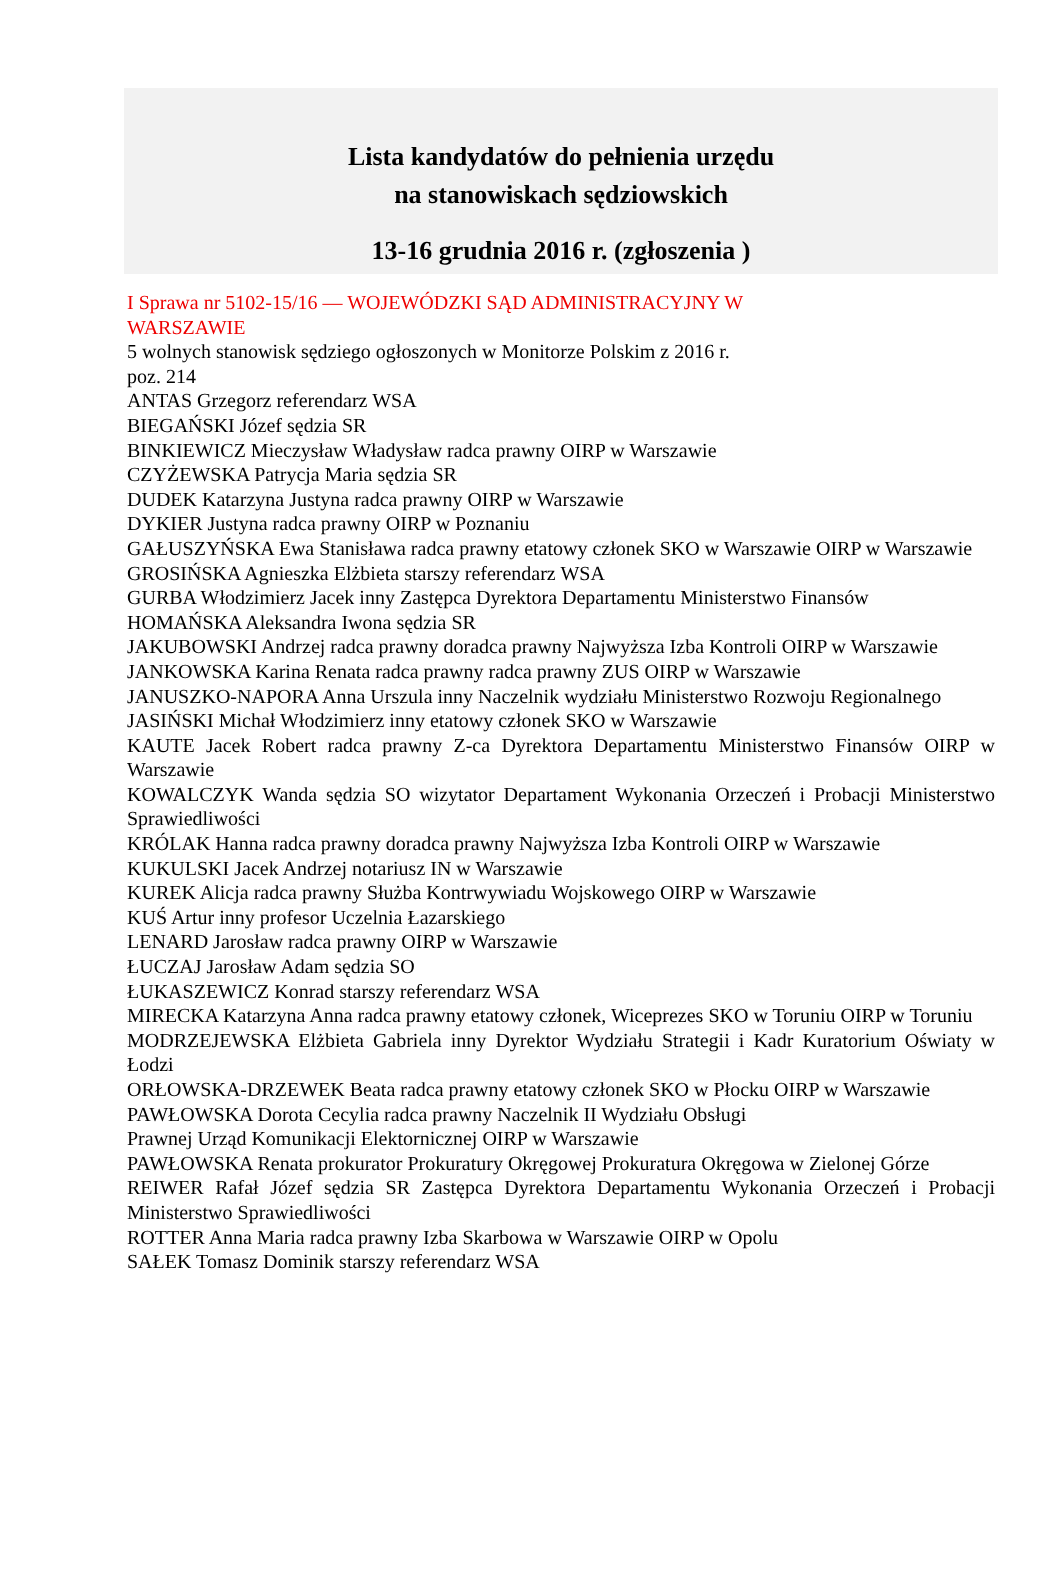Lista kandydatów do pełnienia urzędu
na stanowiskach sędziowskich
13-16 grudnia 2016 r. (zgłoszenia )
I Sprawa nr 5102-15/16 — WOJEWÓDZKI SĄD ADMINISTRACYJNY W
WARSZAWIE
5 wolnych stanowisk sędziego ogłoszonych w Monitorze Polskim z 2016 r.
poz. 214
ANTAS Grzegorz referendarz WSA
BIEGAŃSKI Józef sędzia SR
BINKIEWICZ Mieczysław Władysław radca prawny OIRP w Warszawie
CZYŻEWSKA Patrycja Maria sędzia SR
DUDEK Katarzyna Justyna radca prawny OIRP w Warszawie
DYKIER Justyna radca prawny OIRP w Poznaniu
GAŁUSZYŃSKA Ewa Stanisława radca prawny etatowy członek SKO w Warszawie OIRP w Warszawie
GROSIŃSKA Agnieszka Elżbieta starszy referendarz WSA
GURBA Włodzimierz Jacek inny Zastępca Dyrektora Departamentu Ministerstwo Finansów
HOMAŃSKA Aleksandra Iwona sędzia SR
JAKUBOWSKI Andrzej radca prawny doradca prawny Najwyższa Izba Kontroli OIRP w Warszawie
JANKOWSKA Karina Renata radca prawny radca prawny ZUS OIRP w Warszawie
JANUSZKO-NAPORA Anna Urszula inny Naczelnik wydziału Ministerstwo Rozwoju Regionalnego
JASIŃSKI Michał Włodzimierz inny etatowy członek SKO w Warszawie
KAUTE Jacek Robert radca prawny Z-ca Dyrektora Departamentu Ministerstwo Finansów OIRP w Warszawie
KOWALCZYK Wanda sędzia SO wizytator Departament Wykonania Orzeczeń i Probacji Ministerstwo Sprawiedliwości
KRÓLAK Hanna radca prawny doradca prawny Najwyższa Izba Kontroli OIRP w Warszawie
KUKULSKI Jacek Andrzej notariusz IN w Warszawie
KUREK Alicja radca prawny Służba Kontrwywiadu Wojskowego OIRP w Warszawie
KUŚ Artur inny profesor Uczelnia Łazarskiego
LENARD Jarosław radca prawny OIRP w Warszawie
ŁUCZAJ Jarosław Adam sędzia SO
ŁUKASZEWICZ Konrad starszy referendarz WSA
MIRECKA Katarzyna Anna radca prawny etatowy członek, Wiceprezes SKO w Toruniu OIRP w Toruniu
MODRZEJEWSKA Elżbieta Gabriela inny Dyrektor Wydziału Strategii i Kadr Kuratorium Oświaty w Łodzi
ORŁOWSKA-DRZEWEK Beata radca prawny etatowy członek SKO w Płocku OIRP w Warszawie
PAWŁOWSKA Dorota Cecylia radca prawny Naczelnik II Wydziału Obsługi
Prawnej Urząd Komunikacji Elektornicznej OIRP w Warszawie
PAWŁOWSKA Renata prokurator Prokuratury Okręgowej Prokuratura Okręgowa w Zielonej Górze
REIWER Rafał Józef sędzia SR Zastępca Dyrektora Departamentu Wykonania Orzeczeń i Probacji Ministerstwo Sprawiedliwości
ROTTER Anna Maria radca prawny Izba Skarbowa w Warszawie OIRP w Opolu
SAŁEK Tomasz Dominik starszy referendarz WSA